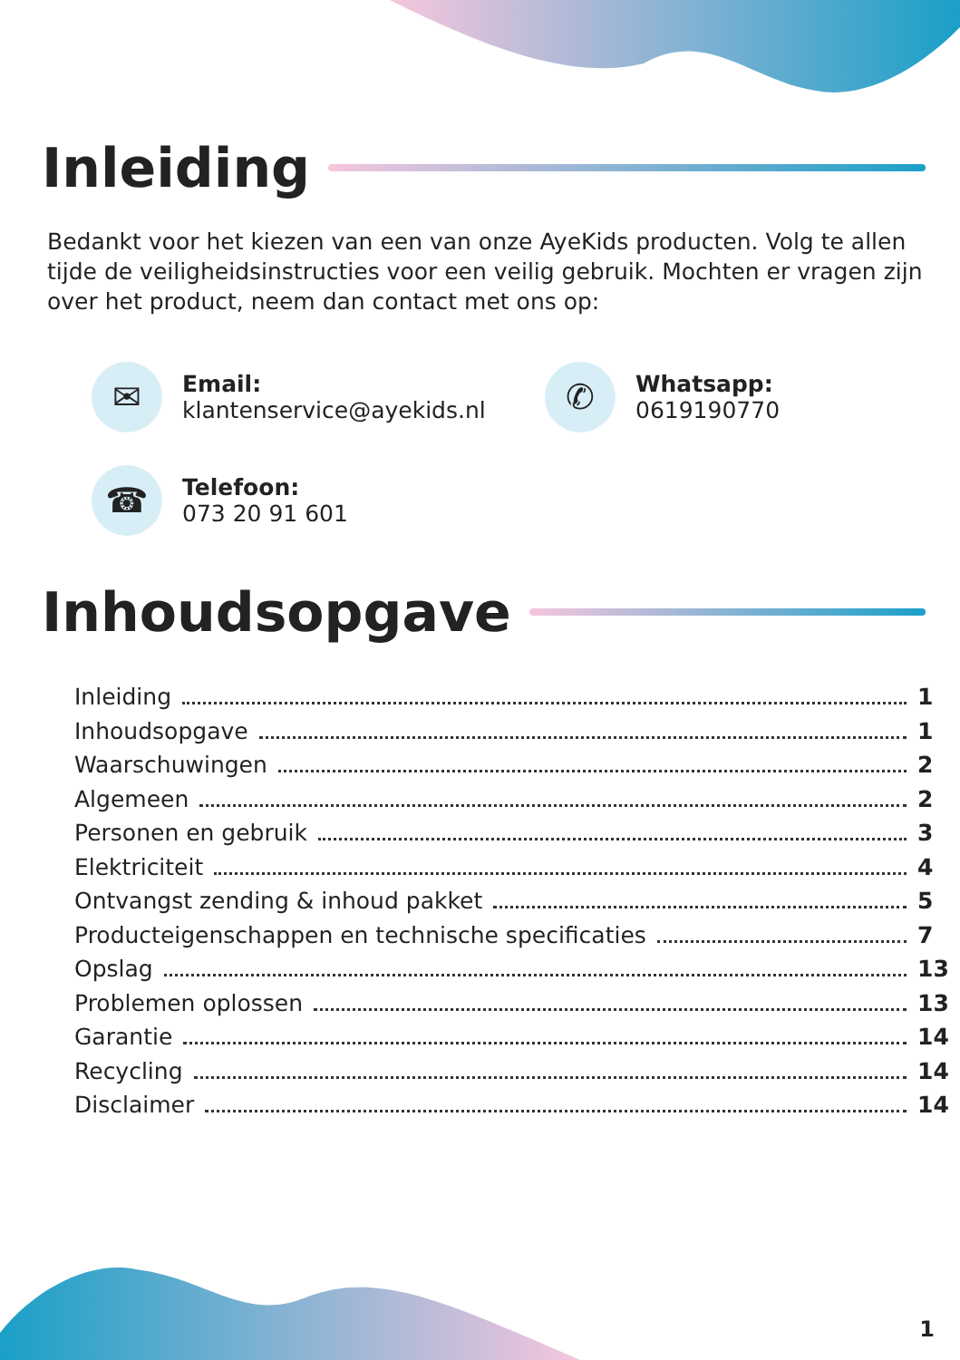Inleiding
Bedankt voor het kiezen van een van onze AyeKids producten. Volg te allen tijde de veiligheidsinstructies voor een veilig gebruik. Mochten er vragen zijn over het product, neem dan contact met ons op:
✉
Email:
klantenservice@ayekids.nl
✆
Whatsapp:
0619190770
☎
Telefoon:
073 20 91 601
Inhoudsopgave
Inleiding 1
Inhoudsopgave 1
Waarschuwingen 2
Algemeen 2
Personen en gebruik 3
Elektriciteit 4
Ontvangst zending & inhoud pakket 5
Producteigenschappen en technische specificaties 7
Opslag 13
Problemen oplossen 13
Garantie 14
Recycling 14
Disclaimer 14
1